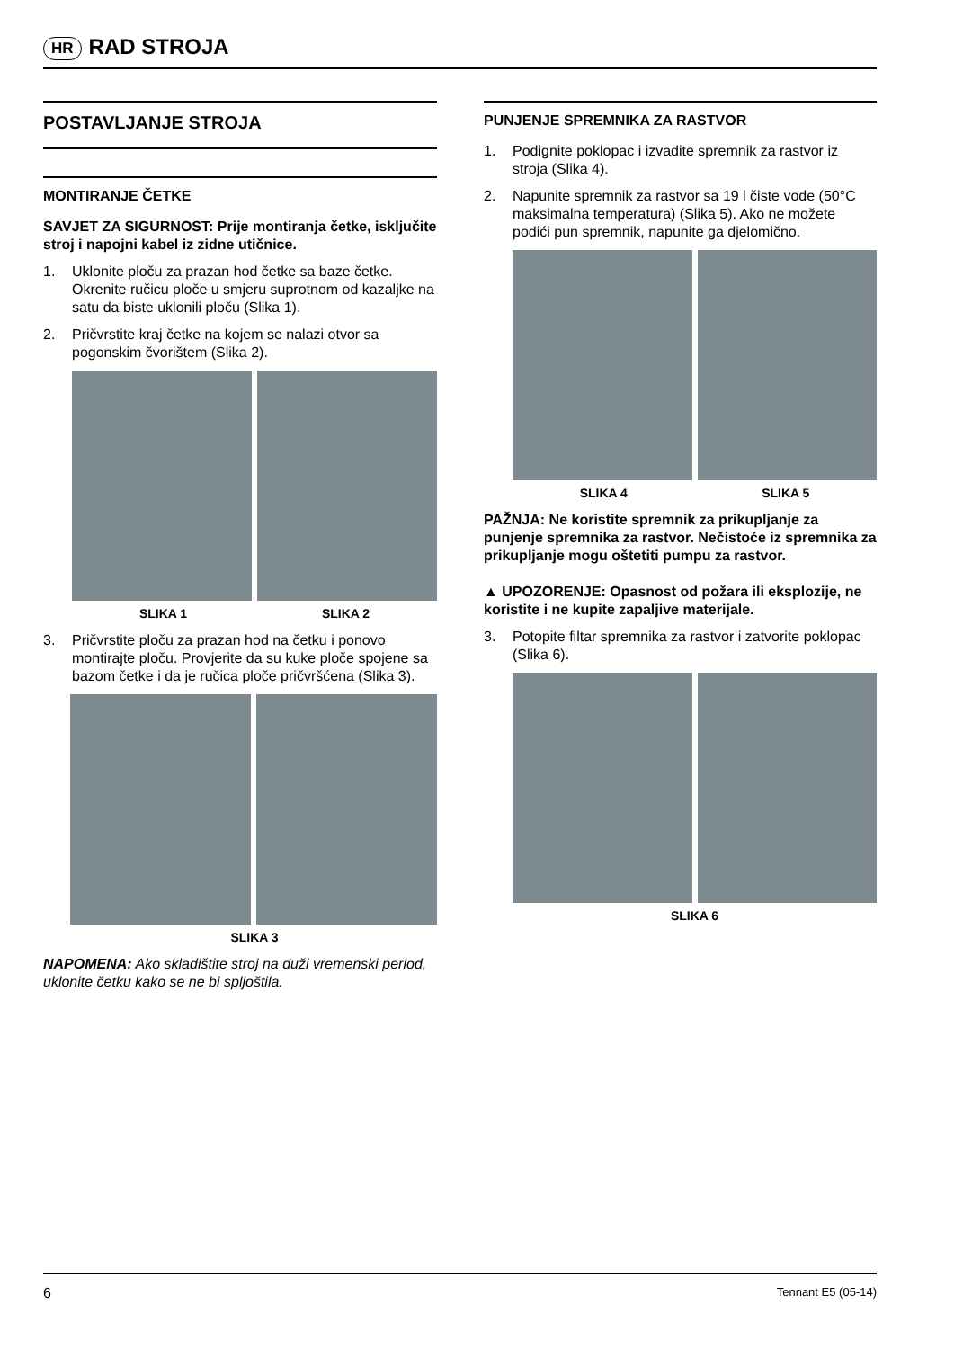HR RAD STROJA
POSTAVLJANJE STROJA
MONTIRANJE ČETKE
SAVJET ZA SIGURNOST: Prije montiranja četke, isključite stroj i napojni kabel iz zidne utičnice.
1. Uklonite ploču za prazan hod četke sa baze četke. Okrenite ručicu ploče u smjeru suprotnom od kazaljke na satu da biste uklonili ploču (Slika 1).
2. Pričvrstite kraj četke na kojem se nalazi otvor sa pogonskim čvorištem (Slika 2).
SLIKA 1 SLIKA 2
3. Pričvrstite ploču za prazan hod na četku i ponovo montirajte ploču. Provjerite da su kuke ploče spojene sa bazom četke i da je ručica ploče pričvršćena (Slika 3).
SLIKA 3
NAPOMENA: Ako skladištite stroj na duži vremenski period, uklonite četku kako se ne bi spljoštila.
PUNJENJE SPREMNIKA ZA RASTVOR
1. Podignite poklopac i izvadite spremnik za rastvor iz stroja (Slika 4).
2. Napunite spremnik za rastvor sa 19 l čiste vode (50°C maksimalna temperatura) (Slika 5). Ako ne možete podići pun spremnik, napunite ga djelomično.
SLIKA 4 SLIKA 5
PAŽNJA: Ne koristite spremnik za prikupljanje za punjenje spremnika za rastvor. Nečistoće iz spremnika za prikupljanje mogu oštetiti pumpu za rastvor.
▲ UPOZORENJE: Opasnost od požara ili eksplozije, ne koristite i ne kupite zapaljive materijale.
3. Potopite filtar spremnika za rastvor i zatvorite poklopac (Slika 6).
SLIKA 6
6 Tennant E5 (05-14)